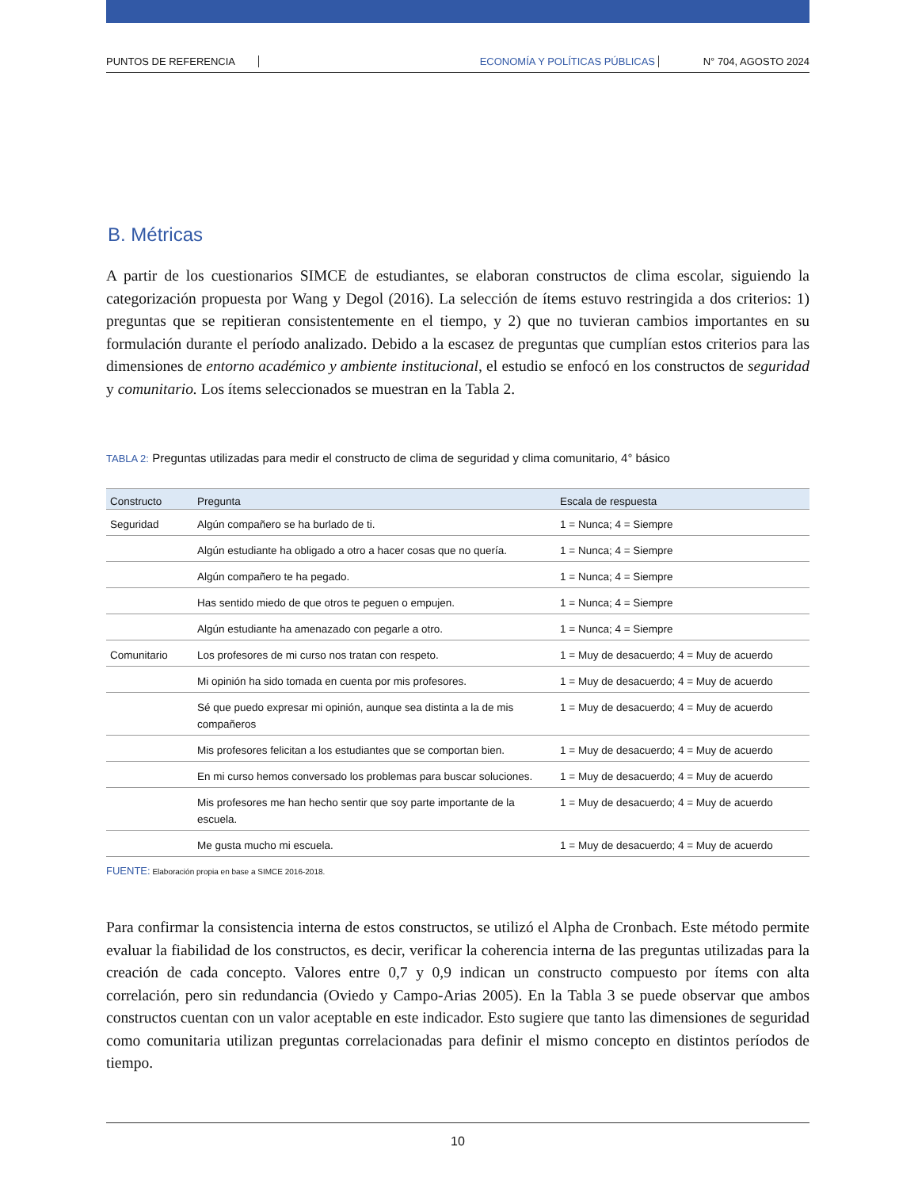PUNTOS DE REFERENCIA ECONOMÍA Y POLÍTICAS PÚBLICAS N° 704, AGOSTO 2024
B. Métricas
A partir de los cuestionarios SIMCE de estudiantes, se elaboran constructos de clima escolar, siguiendo la categorización propuesta por Wang y Degol (2016). La selección de ítems estuvo restringida a dos criterios: 1) preguntas que se repitieran consistentemente en el tiempo, y 2) que no tuvieran cambios importantes en su formulación durante el período analizado. Debido a la escasez de preguntas que cumplían estos criterios para las dimensiones de entorno académico y ambiente institucional, el estudio se enfocó en los constructos de seguridad y comunitario. Los ítems seleccionados se muestran en la Tabla 2.
TABLA 2: Preguntas utilizadas para medir el constructo de clima de seguridad y clima comunitario, 4° básico
| Constructo | Pregunta | Escala de respuesta |
| --- | --- | --- |
| Seguridad | Algún compañero se ha burlado de ti. | 1 = Nunca; 4 = Siempre |
| | Algún estudiante ha obligado a otro a hacer cosas que no quería. | 1 = Nunca; 4 = Siempre |
| | Algún compañero te ha pegado. | 1 = Nunca; 4 = Siempre |
| | Has sentido miedo de que otros te peguen o empujen. | 1 = Nunca; 4 = Siempre |
| | Algún estudiante ha amenazado con pegarle a otro. | 1 = Nunca; 4 = Siempre |
| Comunitario | Los profesores de mi curso nos tratan con respeto. | 1 = Muy de desacuerdo; 4 = Muy de acuerdo |
| | Mi opinión ha sido tomada en cuenta por mis profesores. | 1 = Muy de desacuerdo; 4 = Muy de acuerdo |
| | Sé que puedo expresar mi opinión, aunque sea distinta a la de mis compañeros | 1 = Muy de desacuerdo; 4 = Muy de acuerdo |
| | Mis profesores felicitan a los estudiantes que se comportan bien. | 1 = Muy de desacuerdo; 4 = Muy de acuerdo |
| | En mi curso hemos conversado los problemas para buscar soluciones. | 1 = Muy de desacuerdo; 4 = Muy de acuerdo |
| | Mis profesores me han hecho sentir que soy parte importante de la escuela. | 1 = Muy de desacuerdo; 4 = Muy de acuerdo |
| | Me gusta mucho mi escuela. | 1 = Muy de desacuerdo; 4 = Muy de acuerdo |
FUENTE: Elaboración propia en base a SIMCE 2016-2018.
Para confirmar la consistencia interna de estos constructos, se utilizó el Alpha de Cronbach. Este método permite evaluar la fiabilidad de los constructos, es decir, verificar la coherencia interna de las preguntas utilizadas para la creación de cada concepto. Valores entre 0,7 y 0,9 indican un constructo compuesto por ítems con alta correlación, pero sin redundancia (Oviedo y Campo-Arias 2005). En la Tabla 3 se puede observar que ambos constructos cuentan con un valor aceptable en este indicador. Esto sugiere que tanto las dimensiones de seguridad como comunitaria utilizan preguntas correlacionadas para definir el mismo concepto en distintos períodos de tiempo.
10